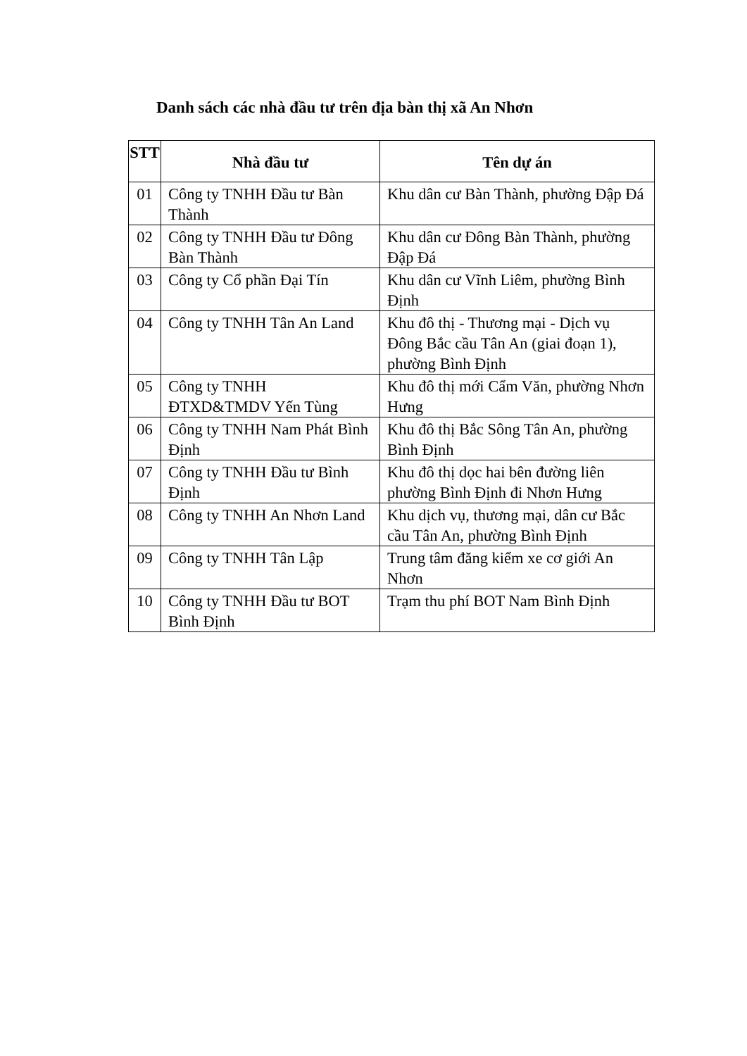Danh sách các nhà đầu tư trên địa bàn thị xã An Nhơn
| STT | Nhà đầu tư | Tên dự án |
| --- | --- | --- |
| 01 | Công ty TNHH Đầu tư Bàn Thành | Khu dân cư Bàn Thành, phường Đập Đá |
| 02 | Công ty TNHH Đầu tư Đông Bàn Thành | Khu dân cư Đông Bàn Thành, phường Đập Đá |
| 03 | Công ty Cổ phần Đại Tín | Khu dân cư Vĩnh Liêm, phường Bình Định |
| 04 | Công ty TNHH Tân An Land | Khu đô thị - Thương mại - Dịch vụ Đông Bắc cầu Tân An (giai đoạn 1), phường Bình Định |
| 05 | Công ty TNHH ĐTXD&TMDV Yến Tùng | Khu đô thị mới Cẩm Văn, phường Nhơn Hưng |
| 06 | Công ty TNHH Nam Phát Bình Định | Khu đô thị Bắc Sông Tân An, phường Bình Định |
| 07 | Công ty TNHH Đầu tư Bình Định | Khu đô thị dọc hai bên đường liên phường Bình Định đi Nhơn Hưng |
| 08 | Công ty TNHH An Nhơn Land | Khu dịch vụ, thương mại, dân cư Bắc cầu Tân An, phường Bình Định |
| 09 | Công ty TNHH Tân Lập | Trung tâm đăng kiểm xe cơ giới An Nhơn |
| 10 | Công ty TNHH Đầu tư BOT Bình Định | Trạm thu phí BOT Nam Bình Định |